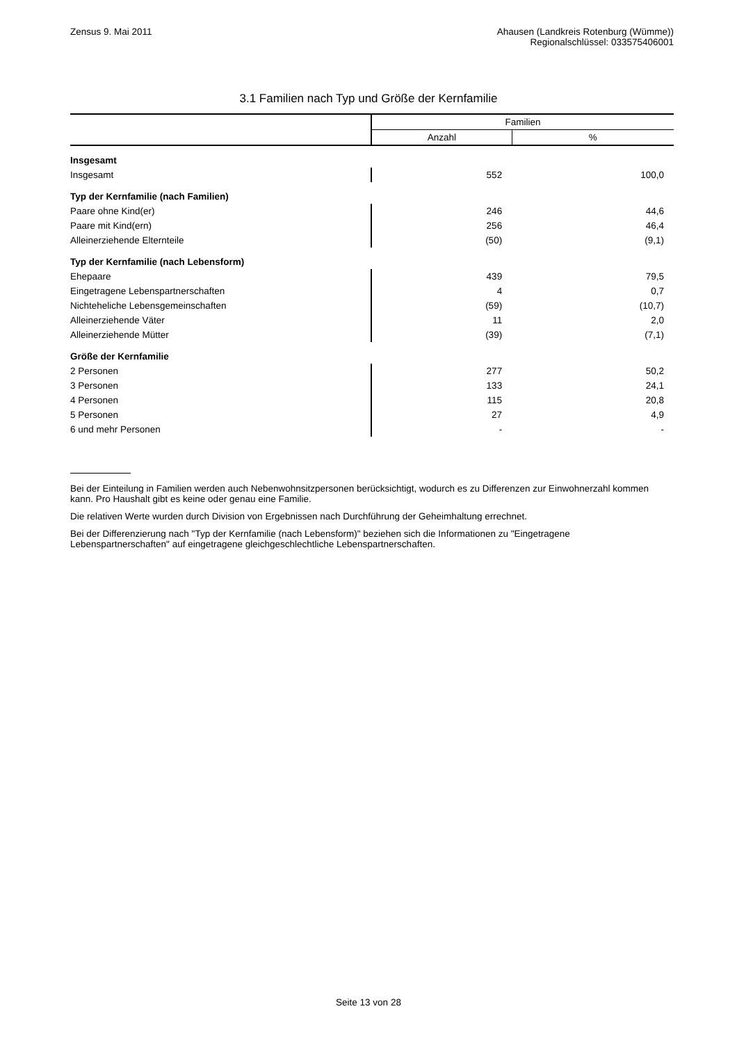Zensus 9. Mai 2011 Ahausen (Landkreis Rotenburg (Wümme))
Regionalschlüssel: 033575406001
3.1 Familien nach Typ und Größe der Kernfamilie
| | Familien | |
| --- | --- | --- |
| | Anzahl | % |
| Insgesamt | | |
| Insgesamt | 552 | 100,0 |
| Typ der Kernfamilie (nach Familien) | | |
| Paare ohne Kind(er) | 246 | 44,6 |
| Paare mit Kind(ern) | 256 | 46,4 |
| Alleinerziehende Elternteile | (50) | (9,1) |
| Typ der Kernfamilie (nach Lebensform) | | |
| Ehepaare | 439 | 79,5 |
| Eingetragene Lebenspartnerschaften | 4 | 0,7 |
| Nichteheliche Lebensgemeinschaften | (59) | (10,7) |
| Alleinerziehende Väter | 11 | 2,0 |
| Alleinerziehende Mütter | (39) | (7,1) |
| Größe der Kernfamilie | | |
| 2 Personen | 277 | 50,2 |
| 3 Personen | 133 | 24,1 |
| 4 Personen | 115 | 20,8 |
| 5 Personen | 27 | 4,9 |
| 6 und mehr Personen | - | - |
Bei der Einteilung in Familien werden auch Nebenwohnsitzpersonen berücksichtigt, wodurch es zu Differenzen zur Einwohnerzahl kommen kann. Pro Haushalt gibt es keine oder genau eine Familie.
Die relativen Werte wurden durch Division von Ergebnissen nach Durchführung der Geheimhaltung errechnet.
Bei der Differenzierung nach "Typ der Kernfamilie (nach Lebensform)" beziehen sich die Informationen zu "Eingetragene Lebenspartnerschaften" auf eingetragene gleichgeschlechtliche Lebenspartnerschaften.
Seite 13 von 28